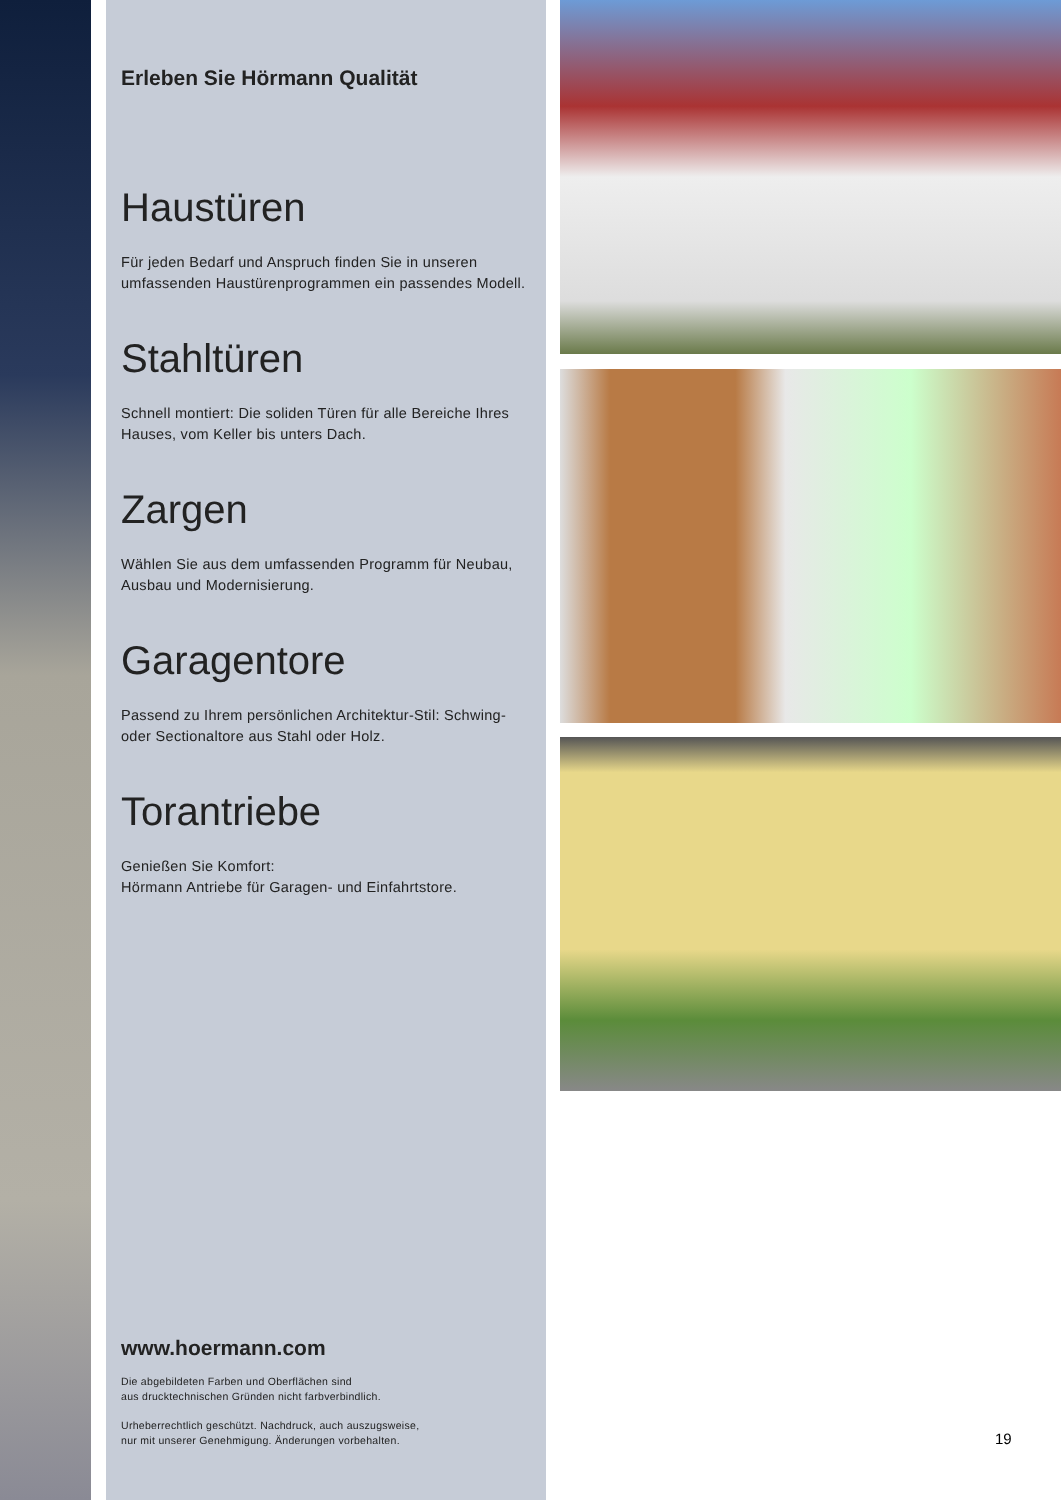Erleben Sie Hörmann Qualität
Haustüren
Für jeden Bedarf und Anspruch finden Sie in unseren umfassenden Haustürenprogrammen ein passendes Modell.
Stahltüren
Schnell montiert: Die soliden Türen für alle Bereiche Ihres Hauses, vom Keller bis unters Dach.
Zargen
Wählen Sie aus dem umfassenden Programm für Neubau, Ausbau und Modernisierung.
Garagentore
Passend zu Ihrem persönlichen Architektur-Stil: Schwing- oder Sectionaltore aus Stahl oder Holz.
Torantriebe
Genießen Sie Komfort:
Hörmann Antriebe für Garagen- und Einfahrtstore.
www.hoermann.com
Die abgebildeten Farben und Oberflächen sind
aus drucktechnischen Gründen nicht farbverbindlich.
Urheberrechtlich geschützt. Nachdruck, auch auszugsweise,
nur mit unserer Genehmigung. Änderungen vorbehalten.
19